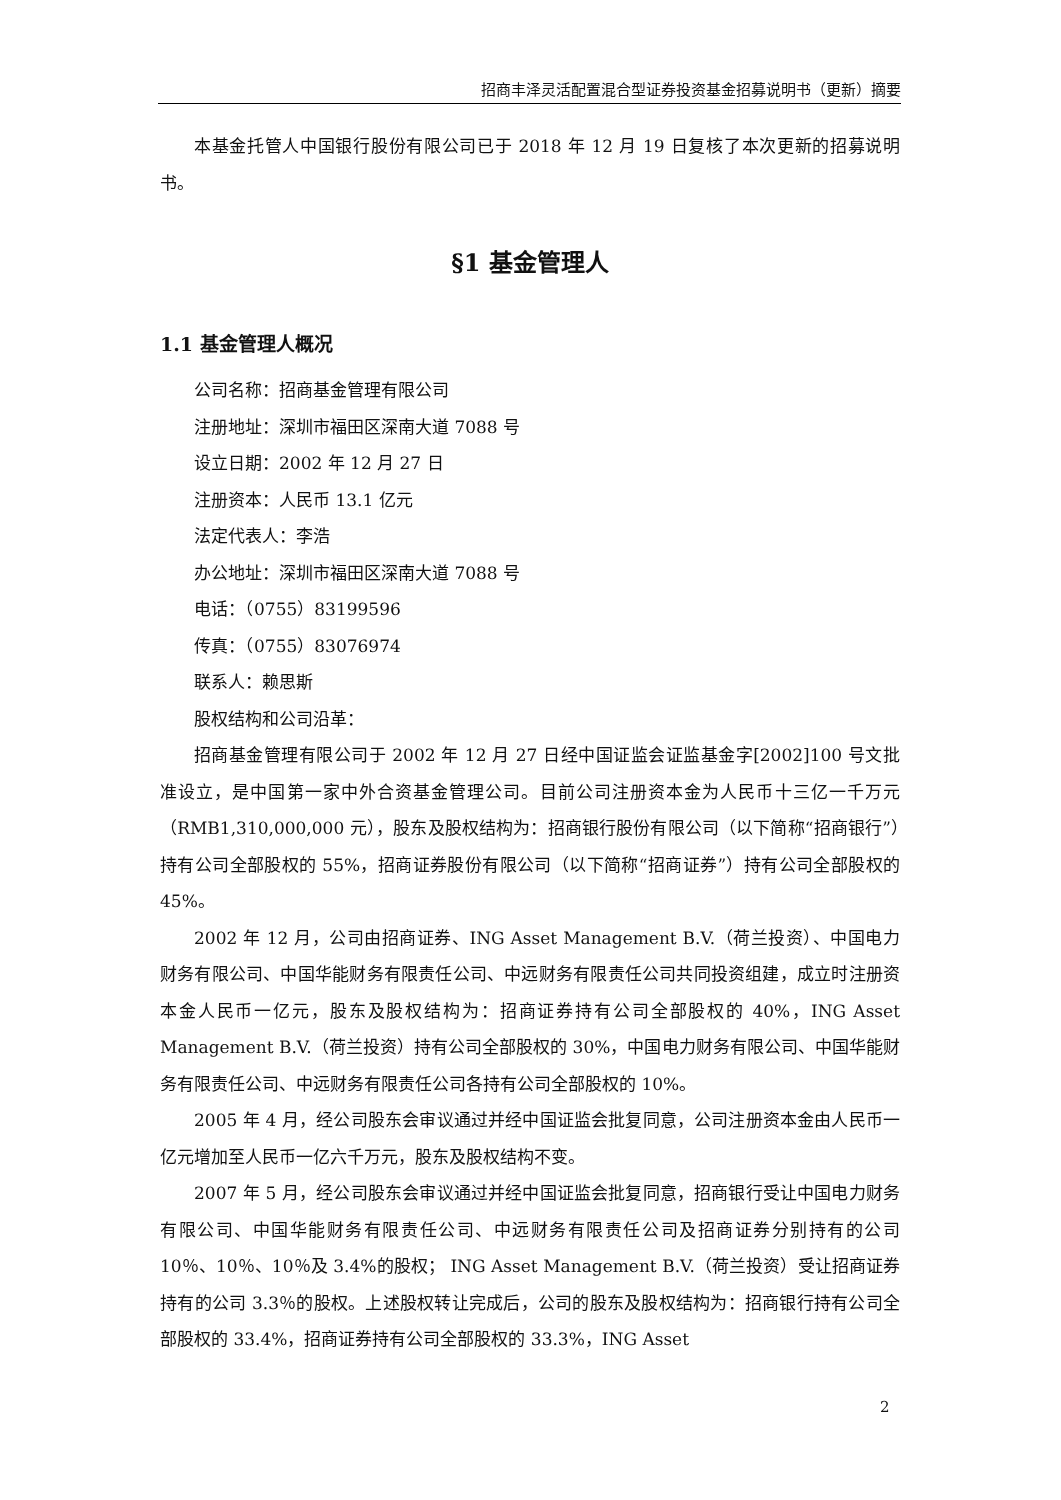招商丰泽灵活配置混合型证券投资基金招募说明书（更新）摘要
本基金托管人中国银行股份有限公司已于 2018 年 12 月 19 日复核了本次更新的招募说明书。
§1 基金管理人
1.1 基金管理人概况
公司名称：招商基金管理有限公司
注册地址：深圳市福田区深南大道 7088 号
设立日期：2002 年 12 月 27 日
注册资本：人民币 13.1 亿元
法定代表人：李浩
办公地址：深圳市福田区深南大道 7088 号
电话：（0755）83199596
传真：（0755）83076974
联系人：赖思斯
股权结构和公司沿革：
招商基金管理有限公司于 2002 年 12 月 27 日经中国证监会证监基金字[2002]100 号文批准设立，是中国第一家中外合资基金管理公司。目前公司注册资本金为人民币十三亿一千万元（RMB1,310,000,000 元），股东及股权结构为：招商银行股份有限公司（以下简称“招商银行”）持有公司全部股权的 55%，招商证券股份有限公司（以下简称“招商证券”）持有公司全部股权的 45%。
2002 年 12 月，公司由招商证券、ING Asset Management B.V.（荷兰投资）、中国电力财务有限公司、中国华能财务有限责任公司、中远财务有限责任公司共同投资组建，成立时注册资本金人民币一亿元，股东及股权结构为：招商证券持有公司全部股权的 40%，ING Asset Management B.V.（荷兰投资）持有公司全部股权的 30%，中国电力财务有限公司、中国华能财务有限责任公司、中远财务有限责任公司各持有公司全部股权的 10%。
2005 年 4 月，经公司股东会审议通过并经中国证监会批复同意，公司注册资本金由人民币一亿元增加至人民币一亿六千万元，股东及股权结构不变。
2007 年 5 月，经公司股东会审议通过并经中国证监会批复同意，招商银行受让中国电力财务有限公司、中国华能财务有限责任公司、中远财务有限责任公司及招商证券分别持有的公司 10％、10％、10％及 3.4%的股权； ING Asset Management B.V.（荷兰投资）受让招商证券持有的公司 3.3％的股权。上述股权转让完成后，公司的股东及股权结构为：招商银行持有公司全部股权的 33.4%，招商证券持有公司全部股权的 33.3%，ING Asset
2